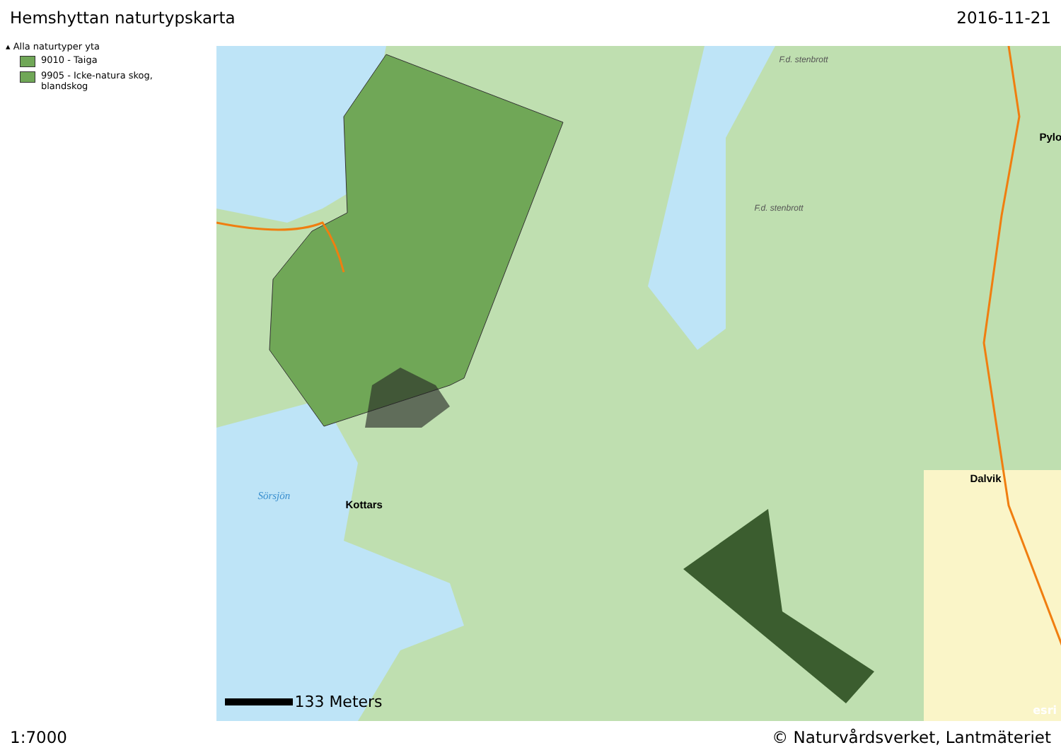Hemshyttan naturtypskarta 2016-11-21
▴ Alla naturtyper yta
9010 - Taiga
9905 - Icke-natura skog,
blandskog
Pylo
Dalvik
Kottars
Sörsjön
F.d. stenbrott
F.d. stenbrott
133 Meters esri
1:7000 © Naturvårdsverket, Lantmäteriet